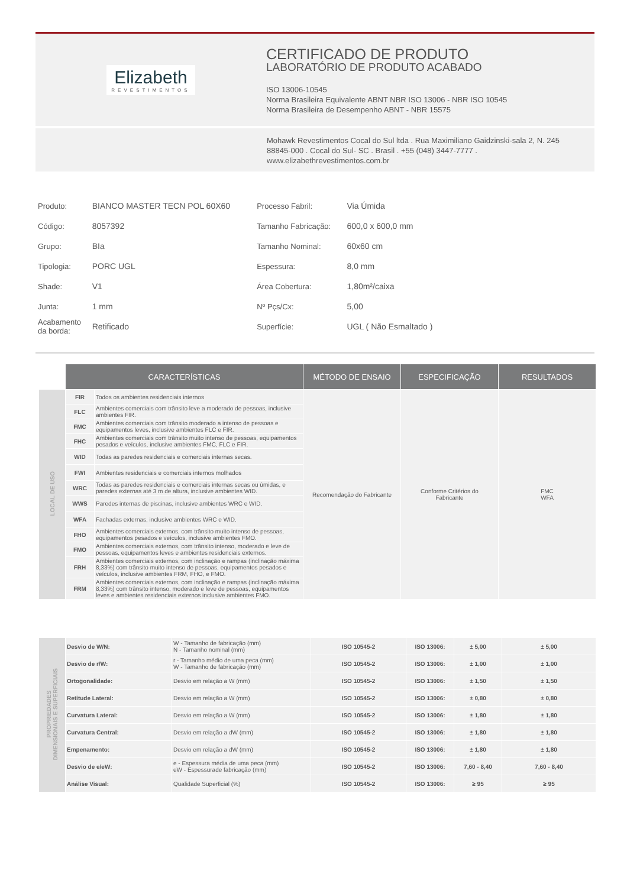Elizabeth
REVESTIMENTOS
CERTIFICADO DE PRODUTO
LABORATÓRIO DE PRODUTO ACABADO
ISO 13006-10545
Norma Brasileira Equivalente ABNT NBR ISO 13006 - NBR ISO 10545
Norma Brasileira de Desempenho ABNT - NBR 15575
Mohawk Revestimentos Cocal do Sul ltda . Rua Maximiliano Gaidzinski-sala 2, N. 245
88845-000 . Cocal do Sul- SC . Brasil . +55 (048) 3447-7777 .
www.elizabethrevestimentos.com.br
| Produto: | BIANCO MASTER TECN POL 60X60 | Processo Fabril: | Via Úmida |
| Código: | 8057392 | Tamanho Fabricação: | 600,0 x 600,0 mm |
| Grupo: | BIa | Tamanho Nominal: | 60x60 cm |
| Tipologia: | PORC UGL | Espessura: | 8,0 mm |
| Shade: | V1 | Área Cobertura: | 1,80m²/caixa |
| Junta: | 1 mm | Nº Pçs/Cx: | 5,00 |
| Acabamento da borda: | Retificado | Superfície: | UGL ( Não Esmaltado ) |
| | CARACTERÍSTICAS | | MÉTODO DE ENSAIO | ESPECIFICAÇÃO | RESULTADOS |
| LOCAL DE USO | FIR | Todos os ambientes residenciais internos | Recomendação do Fabricante | Conforme Critérios do Fabricante | FMC WFA |
| | FLC | Ambientes comerciais com trânsito leve a moderado de pessoas, inclusive ambientes FIR. | | | |
| | FMC | Ambientes comerciais com trânsito moderado a intenso de pessoas e equipamentos leves, inclusive ambientes FLC e FIR. | | | |
| | FHC | Ambientes comerciais com trânsito muito intenso de pessoas, equipamentos pesados e veículos, inclusive ambientes FMC, FLC e FIR. | | | |
| | WID | Todas as paredes residenciais e comerciais internas secas. | | | |
| | FWI | Ambientes residenciais e comerciais internos molhados | | | |
| | WRC | Todas as paredes residenciais e comerciais internas secas ou úmidas, e paredes externas até 3 m de altura, inclusive ambientes WID. | | | |
| | WWS | Paredes internas de piscinas, inclusive ambientes WRC e WID. | | | |
| | WFA | Fachadas externas, inclusive ambientes WRC e WID. | | | |
| | FHO | Ambientes comerciais externos, com trânsito muito intenso de pessoas, equipamentos pesados e veículos, inclusive ambientes FMO. | | | |
| | FMO | Ambientes comerciais externos, com trânsito intenso, moderado e leve de pessoas, equipamentos leves e ambientes residenciais externos. | | | |
| | FRH | Ambientes comerciais externos, com inclinação e rampas (inclinação máxima 8,33%) com trânsito muito intenso de pessoas, equipamentos pesados e veículos, inclusive ambientes FRM, FHO, e FMO. | | | |
| | FRM | Ambientes comerciais externos, com inclinação e rampas (inclinação máxima 8,33%) com trânsito intenso, moderado e leve de pessoas, equipamentos leves e ambientes residenciais externos inclusive ambientes FMO. | | | |
| PROPRIEDADES DIMENSIONAIS E SUPERFICIAIS | Desvio de W/N: | W - Tamanho de fabricação (mm) N - Tamanho nominal (mm) | ISO 10545-2 | ISO 13006: | ± 5,00 | ± 5,00 |
| | Desvio de r/W: | r - Tamanho médio de uma peca (mm) W - Tamanho de fabricação (mm) | ISO 10545-2 | ISO 13006: | ± 1,00 | ± 1,00 |
| | Ortogonalidade: | Desvio em relação a W (mm) | ISO 10545-2 | ISO 13006: | ± 1,50 | ± 1,50 |
| | Retitude Lateral: | Desvio em relação a W (mm) | ISO 10545-2 | ISO 13006: | ± 0,80 | ± 0,80 |
| | Curvatura Lateral: | Desvio em relação a W (mm) | ISO 10545-2 | ISO 13006: | ± 1,80 | ± 1,80 |
| | Curvatura Central: | Desvio em relação a dW (mm) | ISO 10545-2 | ISO 13006: | ± 1,80 | ± 1,80 |
| | Empenamento: | Desvio em relação a dW (mm) | ISO 10545-2 | ISO 13006: | ± 1,80 | ± 1,80 |
| | Desvio de e/eW: | e - Espessura média de uma peca (mm) eW - Espessurade fabricação (mm) | ISO 10545-2 | ISO 13006: | 7,60 - 8,40 | 7,60 - 8,40 |
| | Análise Visual: | Qualidade Superficial (%) | ISO 10545-2 | ISO 13006: | ≥ 95 | ≥ 95 |